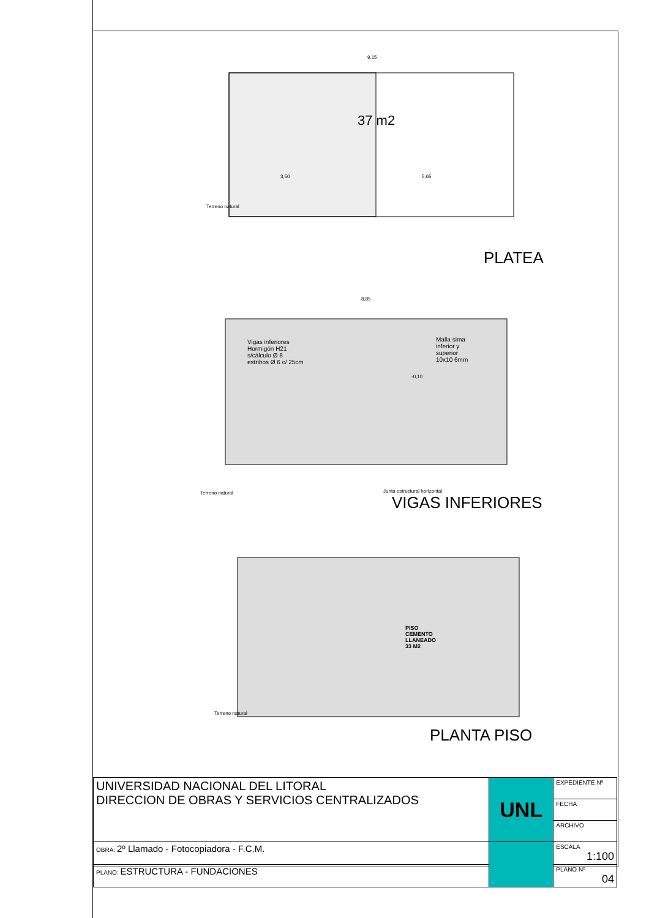9,15
37 m2
3,50 5,65
Terreno natural
PLATEA
8,85
Vigas inferiores
Hormigón H21
s/cálculo Ø 8
estribos Ø 6 c/ 25cm
Malla sima
inferior y
superior
10x10 6mm
-0,10
Terreno natural Junta estructural horizontal
VIGAS INFERIORES
PISO
CEMENTO
LLANEADO
33 M2
Terreno natural
PLANTA PISO
| UNIVERSIDAD NACIONAL DEL LITORAL DIRECCION DE OBRAS Y SERVICIOS CENTRALIZADOS | UNL | EXPEDIENTE Nº |
| | | FECHA |
| | | ARCHIVO |
| OBRA: 2º Llamado - Fotocopiadora - F.C.M. | | ESCALA 1:100 |
| PLANO: ESTRUCTURA - FUNDACIONES | | PLANO Nº 04 |